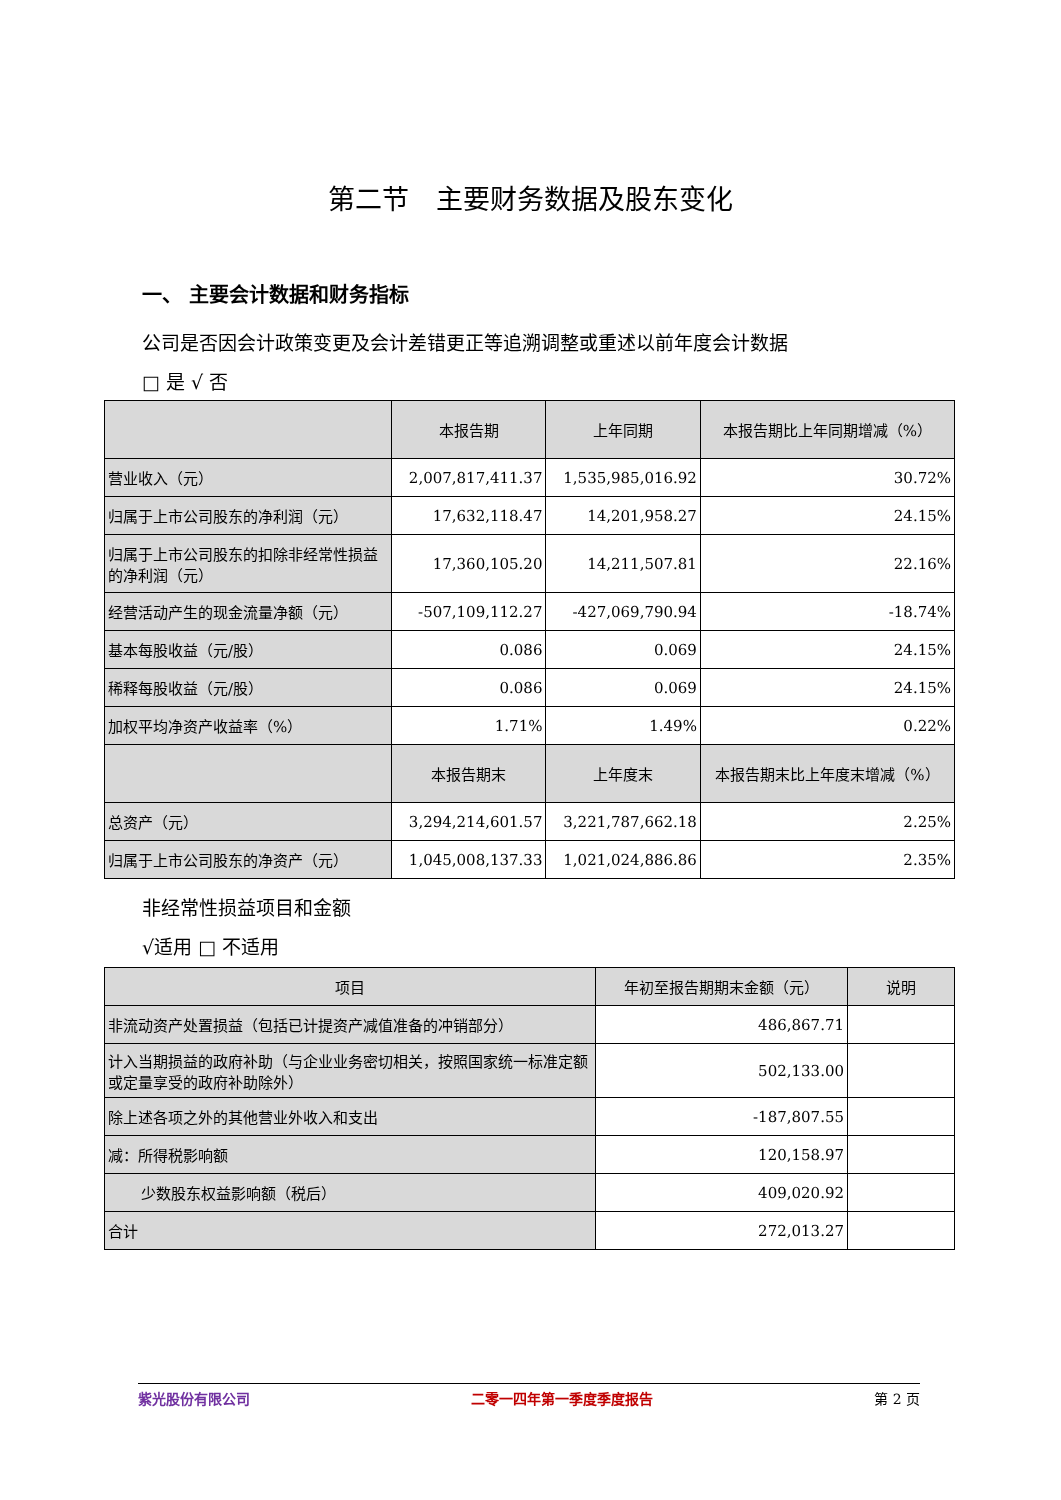第二节　主要财务数据及股东变化
一、 主要会计数据和财务指标
公司是否因会计政策变更及会计差错更正等追溯调整或重述以前年度会计数据
□ 是 √ 否
| | 本报告期 | 上年同期 | 本报告期比上年同期增减（%） |
| --- | --- | --- | --- |
| 营业收入（元） | 2,007,817,411.37 | 1,535,985,016.92 | 30.72% |
| 归属于上市公司股东的净利润（元） | 17,632,118.47 | 14,201,958.27 | 24.15% |
| 归属于上市公司股东的扣除非经常性损益的净利润（元） | 17,360,105.20 | 14,211,507.81 | 22.16% |
| 经营活动产生的现金流量净额（元） | -507,109,112.27 | -427,069,790.94 | -18.74% |
| 基本每股收益（元/股） | 0.086 | 0.069 | 24.15% |
| 稀释每股收益（元/股） | 0.086 | 0.069 | 24.15% |
| 加权平均净资产收益率（%） | 1.71% | 1.49% | 0.22% |
| | 本报告期末 | 上年度末 | 本报告期末比上年度末增减（%） |
| 总资产（元） | 3,294,214,601.57 | 3,221,787,662.18 | 2.25% |
| 归属于上市公司股东的净资产（元） | 1,045,008,137.33 | 1,021,024,886.86 | 2.35% |
非经常性损益项目和金额
√适用 □ 不适用
| 项目 | 年初至报告期期末金额（元） | 说明 |
| --- | --- | --- |
| 非流动资产处置损益（包括已计提资产减值准备的冲销部分） | 486,867.71 | |
| 计入当期损益的政府补助（与企业业务密切相关，按照国家统一标准定额或定量享受的政府补助除外） | 502,133.00 | |
| 除上述各项之外的其他营业外收入和支出 | -187,807.55 | |
| 减：所得税影响额 | 120,158.97 | |
| 少数股东权益影响额（税后） | 409,020.92 | |
| 合计 | 272,013.27 | |
紫光股份有限公司 二零一四年第一季度季度报告 第 2 页